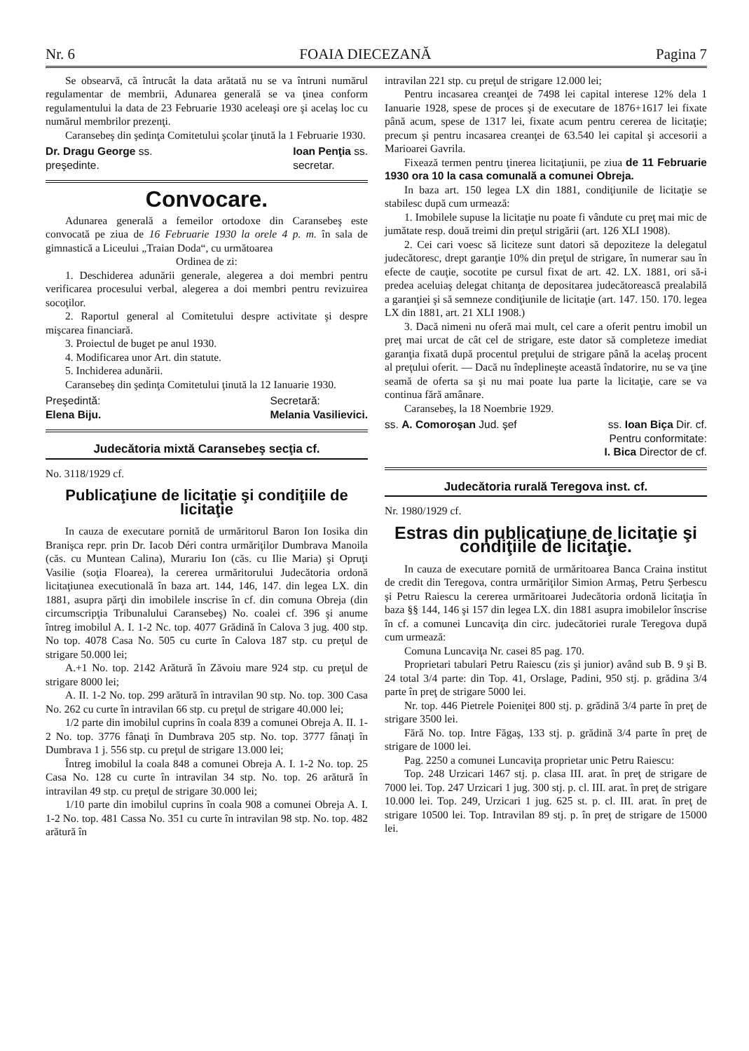Nr. 6 FOAIA DIECEZANĂ Pagina 7
Se obsearvă, că întrucât la data arătată nu se va întruni numărul regulamentar de membrii, Adunarea generală se va ţinea conform regulamentului la data de 23 Februarie 1930 aceleaşi ore şi acelaş loc cu numărul membrilor prezenţi.
Caransebeş din şedinţa Comitetului şcolar ţinută la 1 Februarie 1930.
Dr. Dragu George ss.
preşedinte. Ioan Penţia ss.
secretar.
Convocare.
Adunarea generală a femeilor ortodoxe din Caransebeş este convocată pe ziua de 16 Februarie 1930 la orele 4 p. m. în sala de gimnastică a Liceului „Traian Doda“, cu următoarea
Ordinea de zi:
1. Deschiderea adunării generale, alegerea a doi membri pentru verificarea procesului verbal, alegerea a doi membri pentru revizuirea socoţilor.
2. Raportul general al Comitetului despre activitate şi despre mişcarea financiară.
3. Proiectul de buget pe anul 1930.
4. Modificarea unor Art. din statute.
5. Inchiderea adunării.
Caransebeş din şedinţa Comitetului ţinută la 12 Ianuarie 1930.
Preşedintă:
Elena Biju. Secretară:
Melania Vasilievici.
Judecătoria mixtă Caransebeş secţia cf.
No. 3118/1929 cf.
Publicaţiune de licitaţie şi condiţiile de licitaţie
In cauza de executare pornită de urmăritorul Baron Ion Iosika din Branişca repr. prin Dr. Iacob Déri contra urmăriţilor Dumbrava Manoila (căs. cu Muntean Calina), Murariu Ion (căs. cu Ilie Maria) şi Opruţi Vasilie (soţia Floarea), la cererea urmăritorului Judecătoria ordonă licitaţiunea executională în baza art. 144, 146, 147. din legea LX. din 1881, asupra părţi din imobilele inscrise în cf. din comuna Obreja (din circumscripţia Tribunalului Caransebeş) No. coalei cf. 396 şi anume întreg imobilul A. I. 1-2 Nc. top. 4077 Grădină în Calova 3 jug. 400 stp. No top. 4078 Casa No. 505 cu curte în Calova 187 stp. cu preţul de strigare 50.000 lei;
A.+1 No. top. 2142 Arătură în Zăvoiu mare 924 stp. cu preţul de strigare 8000 lei;
A. II. 1-2 No. top. 299 arătură în intravilan 90 stp. No. top. 300 Casa No. 262 cu curte în intravilan 66 stp. cu preţul de strigare 40.000 lei;
1/2 parte din imobilul cuprins în coala 839 a comunei Obreja A. II. 1-2 No. top. 3776 fânaţi în Dumbrava 205 stp. No. top. 3777 fânaţi în Dumbrava 1 j. 556 stp. cu preţul de strigare 13.000 lei;
Întreg imobilul la coala 848 a comunei Obreja A. I. 1-2 No. top. 25 Casa No. 128 cu curte în intravilan 34 stp. No. top. 26 arătură în intravilan 49 stp. cu preţul de strigare 30.000 lei;
1/10 parte din imobilul cuprins în coala 908 a comunei Obreja A. I. 1-2 No. top. 481 Cassa No. 351 cu curte în intravilan 98 stp. No. top. 482 arătură în
intravilan 221 stp. cu preţul de strigare 12.000 lei;
Pentru incasarea creanţei de 7498 lei capital interese 12% dela 1 Ianuarie 1928, spese de proces şi de executare de 1876+1617 lei fixate până acum, spese de 1317 lei, fixate acum pentru cererea de licitaţie; precum şi pentru incasarea creanţei de 63.540 lei capital şi accesorii a Marioarei Gavrila.
Fixează termen pentru ţinerea licitaţiunii, pe ziua de 11 Februarie 1930 ora 10 la casa comunală a comunei Obreja.
In baza art. 150 legea LX din 1881, condiţiunile de licitaţie se stabilesc după cum urmează:
1. Imobilele supuse la licitaţie nu poate fi vândute cu preţ mai mic de jumătate resp. două treimi din preţul strigării (art. 126 XLI 1908).
2. Cei cari voesc să liciteze sunt datori să depoziteze la delegatul judecătoresc, drept garanţie 10% din preţul de strigare, în numerar sau în efecte de cauţie, socotite pe cursul fixat de art. 42. LX. 1881, ori să-i predea aceluiaş delegat chitanţa de depositarea judecătorească prealabilă a garanţiei şi să semneze condiţiunile de licitaţie (art. 147. 150. 170. legea LX din 1881, art. 21 XLI 1908.)
3. Dacă nimeni nu oferă mai mult, cel care a oferit pentru imobil un preţ mai urcat de cât cel de strigare, este dator să completeze imediat garanţia fixată după procentul preţului de strigare până la acelaş procent al preţului oferit. — Dacă nu îndeplineşte această îndatorire, nu se va ţine seamă de oferta sa şi nu mai poate lua parte la licitaţie, care se va continua fără amânare.
Caransebeş, la 18 Noembrie 1929.
ss. A. Comoroşan Jud. şef ss. Ioan Biça Dir. cf.
Pentru conformitate:
I. Bica Director de cf.
Judecătoria rurală Teregova inst. cf.
Nr. 1980/1929 cf.
Estras din publicaţiune de licitaţie şi condiţiile de licitaţie.
In cauza de executare pornită de urmăritoarea Banca Craina institut de credit din Teregova, contra urmăriţilor Simion Armaş, Petru Şerbescu şi Petru Raiescu la cererea urmăritoarei Judecătoria ordonă licitaţia în baza §§ 144, 146 şi 157 din legea LX. din 1881 asupra imobilelor înscrise în cf. a comunei Luncaviţa din circ. judecătoriei rurale Teregova după cum urmează:
Comuna Luncaviţa Nr. casei 85 pag. 170.
Proprietari tabulari Petru Raiescu (zis şi junior) având sub B. 9 şi B. 24 total 3/4 parte: din Top. 41, Orslage, Padini, 950 stj. p. grădina 3/4 parte în preţ de strigare 5000 lei.
Nr. top. 446 Pietrele Poieniţei 800 stj. p. grădină 3/4 parte în preţ de strigare 3500 lei.
Fără No. top. Intre Făgaş, 133 stj. p. grădină 3/4 parte în preţ de strigare de 1000 lei.
Pag. 2250 a comunei Luncaviţa proprietar unic Petru Raiescu:
Top. 248 Urzicari 1467 stj. p. clasa III. arat. în preţ de strigare de 7000 lei. Top. 247 Urzicari 1 jug. 300 stj. p. cl. III. arat. în preţ de strigare 10.000 lei. Top. 249, Urzicari 1 jug. 625 st. p. cl. III. arat. în preţ de strigare 10500 lei. Top. Intravilan 89 stj. p. în preţ de strigare de 15000 lei.